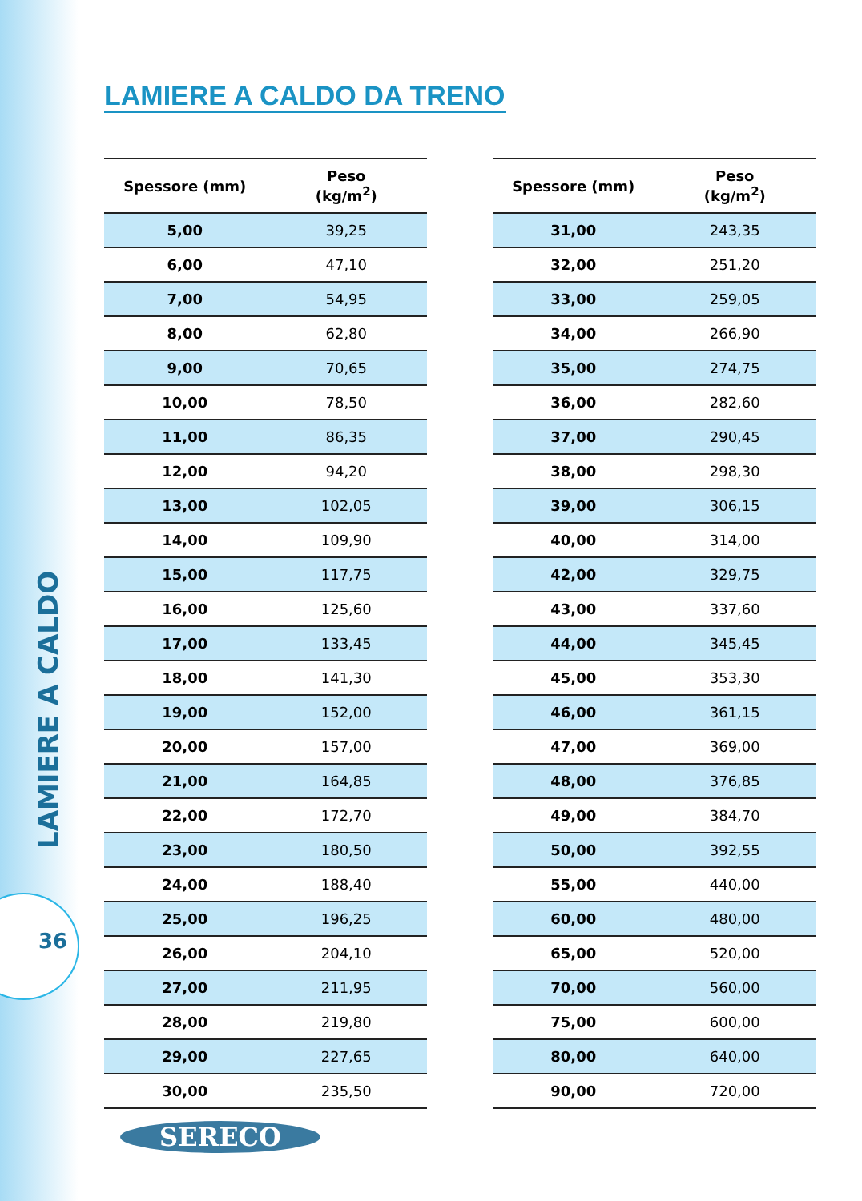LAMIERE A CALDO
36
LAMIERE A CALDO DA TRENO
| Spessore (mm) | Peso (kg/m<sup>2</sup>) |
| --- | --- |
| 5,00 | 39,25 |
| 6,00 | 47,10 |
| 7,00 | 54,95 |
| 8,00 | 62,80 |
| 9,00 | 70,65 |
| 10,00 | 78,50 |
| 11,00 | 86,35 |
| 12,00 | 94,20 |
| 13,00 | 102,05 |
| 14,00 | 109,90 |
| 15,00 | 117,75 |
| 16,00 | 125,60 |
| 17,00 | 133,45 |
| 18,00 | 141,30 |
| 19,00 | 152,00 |
| 20,00 | 157,00 |
| 21,00 | 164,85 |
| 22,00 | 172,70 |
| 23,00 | 180,50 |
| 24,00 | 188,40 |
| 25,00 | 196,25 |
| 26,00 | 204,10 |
| 27,00 | 211,95 |
| 28,00 | 219,80 |
| 29,00 | 227,65 |
| 30,00 | 235,50 |
| Spessore (mm) | Peso (kg/m<sup>2</sup>) |
| --- | --- |
| 31,00 | 243,35 |
| 32,00 | 251,20 |
| 33,00 | 259,05 |
| 34,00 | 266,90 |
| 35,00 | 274,75 |
| 36,00 | 282,60 |
| 37,00 | 290,45 |
| 38,00 | 298,30 |
| 39,00 | 306,15 |
| 40,00 | 314,00 |
| 42,00 | 329,75 |
| 43,00 | 337,60 |
| 44,00 | 345,45 |
| 45,00 | 353,30 |
| 46,00 | 361,15 |
| 47,00 | 369,00 |
| 48,00 | 376,85 |
| 49,00 | 384,70 |
| 50,00 | 392,55 |
| 55,00 | 440,00 |
| 60,00 | 480,00 |
| 65,00 | 520,00 |
| 70,00 | 560,00 |
| 75,00 | 600,00 |
| 80,00 | 640,00 |
| 90,00 | 720,00 |
SERECO